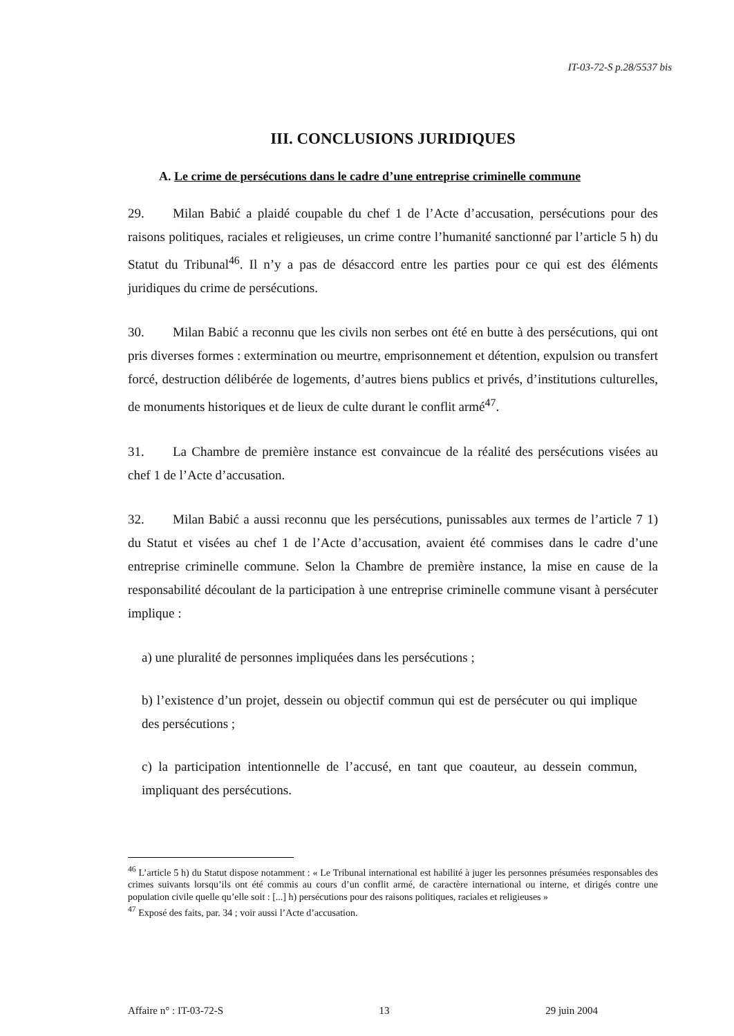IT-03-72-S p.28/5537 bis
III. CONCLUSIONS JURIDIQUES
A. Le crime de persécutions dans le cadre d’une entreprise criminelle commune
29. Milan Babić a plaidé coupable du chef 1 de l’Acte d’accusation, persécutions pour des raisons politiques, raciales et religieuses, un crime contre l’humanité sanctionné par l’article 5 h) du Statut du Tribunal<sup>46</sup>. Il n’y a pas de désaccord entre les parties pour ce qui est des éléments juridiques du crime de persécutions.
30. Milan Babić a reconnu que les civils non serbes ont été en butte à des persécutions, qui ont pris diverses formes : extermination ou meurtre, emprisonnement et détention, expulsion ou transfert forcé, destruction délibérée de logements, d’autres biens publics et privés, d’institutions culturelles, de monuments historiques et de lieux de culte durant le conflit armé<sup>47</sup>.
31. La Chambre de première instance est convaincue de la réalité des persécutions visées au chef 1 de l’Acte d’accusation.
32. Milan Babić a aussi reconnu que les persécutions, punissables aux termes de l’article 7 1) du Statut et visées au chef 1 de l’Acte d’accusation, avaient été commises dans le cadre d’une entreprise criminelle commune. Selon la Chambre de première instance, la mise en cause de la responsabilité découlant de la participation à une entreprise criminelle commune visant à persécuter implique :
a) une pluralité de personnes impliquées dans les persécutions ;
b) l’existence d’un projet, dessein ou objectif commun qui est de persécuter ou qui implique des persécutions ;
c) la participation intentionnelle de l’accusé, en tant que coauteur, au dessein commun, impliquant des persécutions.
<sup>46</sup> L’article 5 h) du Statut dispose notamment : « Le Tribunal international est habilité à juger les personnes présumées responsables des crimes suivants lorsqu’ils ont été commis au cours d’un conflit armé, de caractère international ou interne, et dirigés contre une population civile quelle qu’elle soit : [...] h) persécutions pour des raisons politiques, raciales et religieuses »
<sup>47</sup> Exposé des faits, par. 34 ; voir aussi l’Acte d’accusation.
Affaire n° : IT-03-72-S 13 29 juin 2004